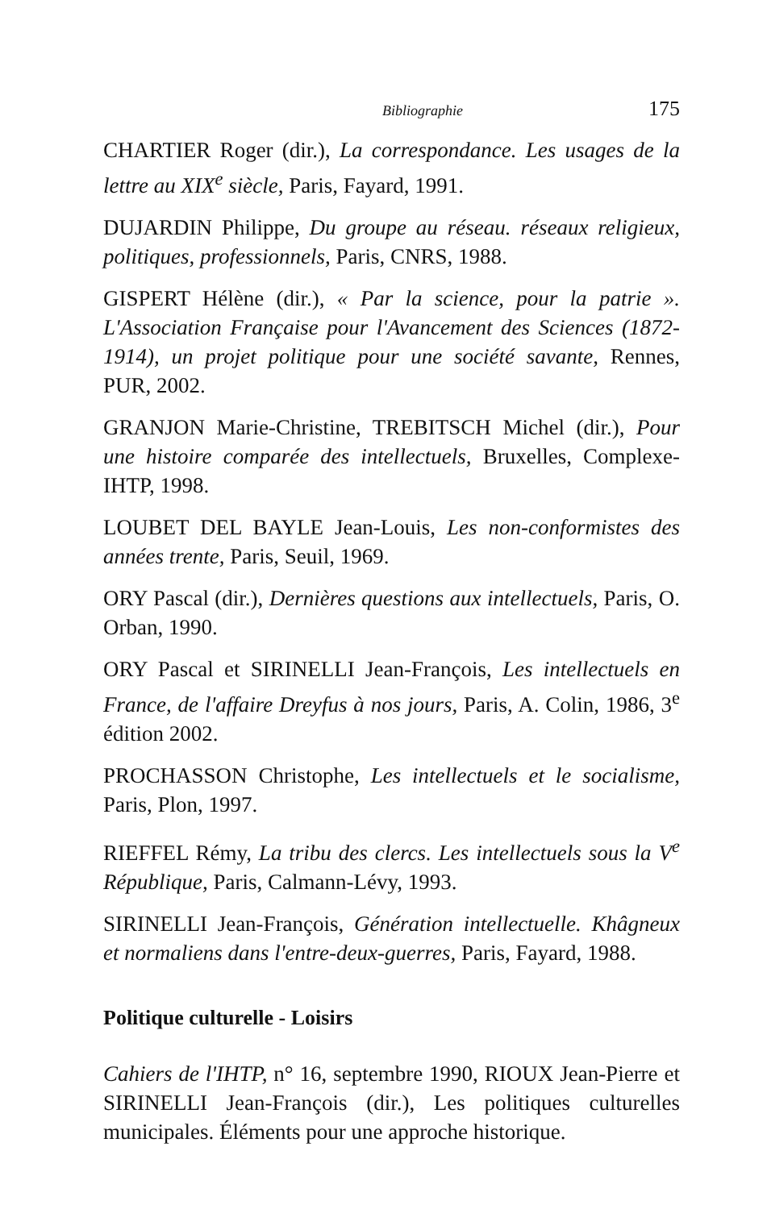Bibliographie 175
CHARTIER Roger (dir.), La correspondance. Les usages de la lettre au XIX<sup>e</sup> siècle, Paris, Fayard, 1991.
DUJARDIN Philippe, Du groupe au réseau. réseaux religieux, politiques, professionnels, Paris, CNRS, 1988.
GISPERT Hélène (dir.), « Par la science, pour la patrie ». L'Association Française pour l'Avancement des Sciences (1872-1914), un projet politique pour une société savante, Rennes, PUR, 2002.
GRANJON Marie-Christine, TREBITSCH Michel (dir.), Pour une histoire comparée des intellectuels, Bruxelles, Complexe-IHTP, 1998.
LOUBET DEL BAYLE Jean-Louis, Les non-conformistes des années trente, Paris, Seuil, 1969.
ORY Pascal (dir.), Dernières questions aux intellectuels, Paris, O. Orban, 1990.
ORY Pascal et SIRINELLI Jean-François, Les intellectuels en France, de l'affaire Dreyfus à nos jours, Paris, A. Colin, 1986, 3<sup>e</sup> édition 2002.
PROCHASSON Christophe, Les intellectuels et le socialisme, Paris, Plon, 1997.
RIEFFEL Rémy, La tribu des clercs. Les intellectuels sous la V<sup>e</sup> République, Paris, Calmann-Lévy, 1993.
SIRINELLI Jean-François, Génération intellectuelle. Khâgneux et normaliens dans l'entre-deux-guerres, Paris, Fayard, 1988.
Politique culturelle - Loisirs
Cahiers de l'IHTP, n° 16, septembre 1990, RIOUX Jean-Pierre et SIRINELLI Jean-François (dir.), Les politiques culturelles municipales. Éléments pour une approche historique.